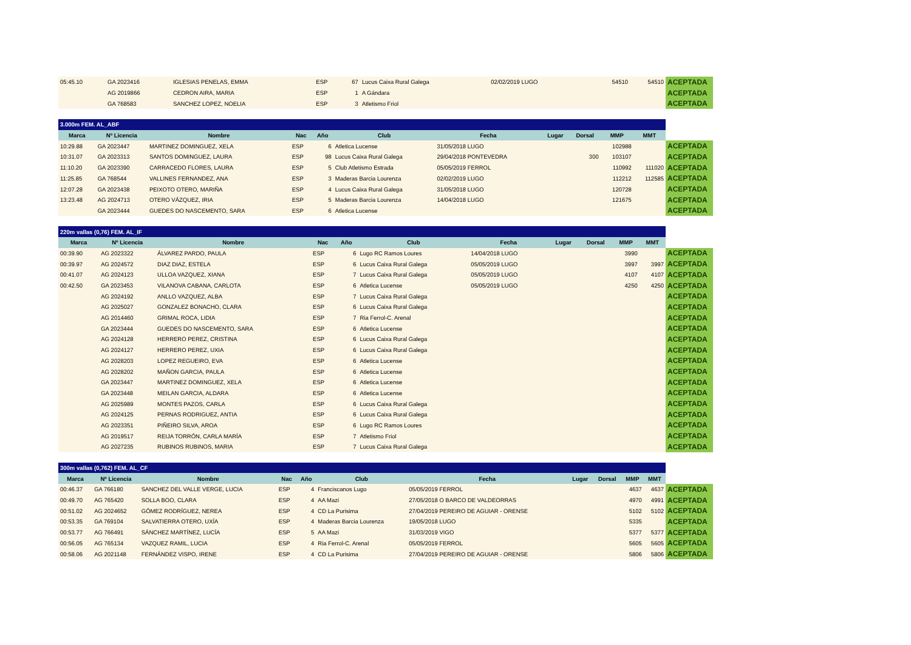| 05:45.10 | GA 2023416 | IGLESIAS PENELAS, EMMA | ESP | 67 | Lucus Caixa Rural Galega | 02/02/2019 LUGO | | | 54510 | 54510 | ACEPTADA |
| | AG 2019866 | CEDRON AIRA, MARIA | ESP | 1 | A Gándara | | | | | | ACEPTADA |
| | GA 768583 | SANCHEZ LOPEZ, NOELIA | ESP | 3 | Atletismo Friol | | | | | | ACEPTADA |
| 3.000m FEM. AL_ABF | | | | | | | | | | | |
| Marca | Nº Licencia | Nombre | Nac | Año | Club | Fecha | Lugar | Dorsal | MMP | MMT | |
| 10:29.88 | GA 2023447 | MARTINEZ DOMINGUEZ, XELA | ESP | 6 | Atletica Lucense | 31/05/2018 LUGO | | | 102988 | | ACEPTADA |
| 10:31.07 | GA 2023313 | SANTOS DOMINGUEZ, LAURA | ESP | 98 | Lucus Caixa Rural Galega | 29/04/2018 PONTEVEDRA | | 300 | 103107 | | ACEPTADA |
| 11:10.20 | GA 2023390 | CARRACEDO FLORES, LAURA | ESP | 5 | Club Atletismo Estrada | 05/05/2019 FERROL | | | 110992 | 111020 | ACEPTADA |
| 11:25.85 | GA 768544 | VALLINES FERNANDEZ, ANA | ESP | 3 | Maderas Barcia Lourenza | 02/02/2019 LUGO | | | 112212 | 112585 | ACEPTADA |
| 12:07.28 | GA 2023438 | PEIXOTO OTERO, MARIÑA | ESP | 4 | Lucus Caixa Rural Galega | 31/05/2018 LUGO | | | 120728 | | ACEPTADA |
| 13:23.48 | AG 2024713 | OTERO VÁZQUEZ, IRIA | ESP | 5 | Maderas Barcia Lourenza | 14/04/2018 LUGO | | | 121675 | | ACEPTADA |
| | GA 2023444 | GUEDES DO NASCEMENTO, SARA | ESP | 6 | Atletica Lucense | | | | | | ACEPTADA |
| 220m vallas (0,76) FEM. AL_IF | | | | | | | | | | | |
| Marca | Nº Licencia | Nombre | Nac | Año | Club | Fecha | Lugar | Dorsal | MMP | MMT | |
| 00:39.90 | AG 2023322 | ÁLVAREZ PARDO, PAULA | ESP | 6 | Lugo RC Ramos Loures | 14/04/2018 LUGO | | | 3990 | | ACEPTADA |
| 00:39.97 | AG 2024572 | DIAZ DIAZ, ESTELA | ESP | 6 | Lucus Caixa Rural Galega | 05/05/2019 LUGO | | | 3997 | 3997 | ACEPTADA |
| 00:41.07 | AG 2024123 | ULLOA VAZQUEZ, XIANA | ESP | 7 | Lucus Caixa Rural Galega | 05/05/2019 LUGO | | | 4107 | 4107 | ACEPTADA |
| 00:42.50 | GA 2023453 | VILANOVA CABANA, CARLOTA | ESP | 6 | Atletica Lucense | 05/05/2019 LUGO | | | 4250 | 4250 | ACEPTADA |
| | AG 2024192 | ANLLO VAZQUEZ, ALBA | ESP | 7 | Lucus Caixa Rural Galega | | | | | | ACEPTADA |
| | AG 2025027 | GONZALEZ BONACHO, CLARA | ESP | 6 | Lucus Caixa Rural Galega | | | | | | ACEPTADA |
| | AG 2014460 | GRIMAL ROCA, LIDIA | ESP | 7 | Ria Ferrol-C. Arenal | | | | | | ACEPTADA |
| | GA 2023444 | GUEDES DO NASCEMENTO, SARA | ESP | 6 | Atletica Lucense | | | | | | ACEPTADA |
| | AG 2024128 | HERRERO PEREZ, CRISTINA | ESP | 6 | Lucus Caixa Rural Galega | | | | | | ACEPTADA |
| | AG 2024127 | HERRERO PEREZ, UXIA | ESP | 6 | Lucus Caixa Rural Galega | | | | | | ACEPTADA |
| | AG 2028203 | LOPEZ REGUEIRO, EVA | ESP | 6 | Atletica Lucense | | | | | | ACEPTADA |
| | AG 2028202 | MAÑON GARCIA, PAULA | ESP | 6 | Atletica Lucense | | | | | | ACEPTADA |
| | GA 2023447 | MARTINEZ DOMINGUEZ, XELA | ESP | 6 | Atletica Lucense | | | | | | ACEPTADA |
| | GA 2023448 | MEILAN GARCIA, ALDARA | ESP | 6 | Atletica Lucense | | | | | | ACEPTADA |
| | AG 2025989 | MONTES PAZOS, CARLA | ESP | 6 | Lucus Caixa Rural Galega | | | | | | ACEPTADA |
| | AG 2024125 | PERNAS RODRIGUEZ, ANTIA | ESP | 6 | Lucus Caixa Rural Galega | | | | | | ACEPTADA |
| | AG 2023351 | PIÑEIRO SILVA, AROA | ESP | 6 | Lugo RC Ramos Loures | | | | | | ACEPTADA |
| | AG 2019517 | REIJA TORRÓN, CARLA MARÍA | ESP | 7 | Atletismo Friol | | | | | | ACEPTADA |
| | AG 2027235 | RUBINOS RUBINOS, MARIA | ESP | 7 | Lucus Caixa Rural Galega | | | | | | ACEPTADA |
| 300m vallas (0,762) FEM. AL_CF | | | | | | | | | | | |
| Marca | Nº Licencia | Nombre | Nac | Año | Club | Fecha | Lugar | Dorsal | MMP | MMT | |
| 00:46.37 | GA 766180 | SANCHEZ DEL VALLE VERGE, LUCIA | ESP | 4 | Franciscanos Lugo | 05/05/2019 FERROL | | | 4637 | 4637 | ACEPTADA |
| 00:49.70 | AG 765420 | SOLLA BOO, CLARA | ESP | 4 | AA Mazi | 27/05/2018 O BARCO DE VALDEORRAS | | | 4970 | 4991 | ACEPTADA |
| 00:51.02 | AG 2024652 | GÓMEZ RODRÍGUEZ, NEREA | ESP | 4 | CD La Purisima | 27/04/2019 PEREIRO DE AGUIAR - ORENSE | | | 5102 | 5102 | ACEPTADA |
| 00:53.35 | GA 769104 | SALVATIERRA OTERO, UXÍA | ESP | 4 | Maderas Barcia Lourenza | 19/05/2018 LUGO | | | 5335 | | ACEPTADA |
| 00:53.77 | AG 766491 | SÁNCHEZ MARTÍNEZ, LUCÍA | ESP | 5 | AA Mazi | 31/03/2019 VIGO | | | 5377 | 5377 | ACEPTADA |
| 00:56.05 | AG 765134 | VAZQUEZ RAMIL, LUCIA | ESP | 4 | Ria Ferrol-C. Arenal | 05/05/2019 FERROL | | | 5605 | 5605 | ACEPTADA |
| 00:58.06 | AG 2021148 | FERNÁNDEZ VISPO, IRENE | ESP | 4 | CD La Purisima | 27/04/2019 PEREIRO DE AGUIAR - ORENSE | | | 5806 | 5806 | ACEPTADA |